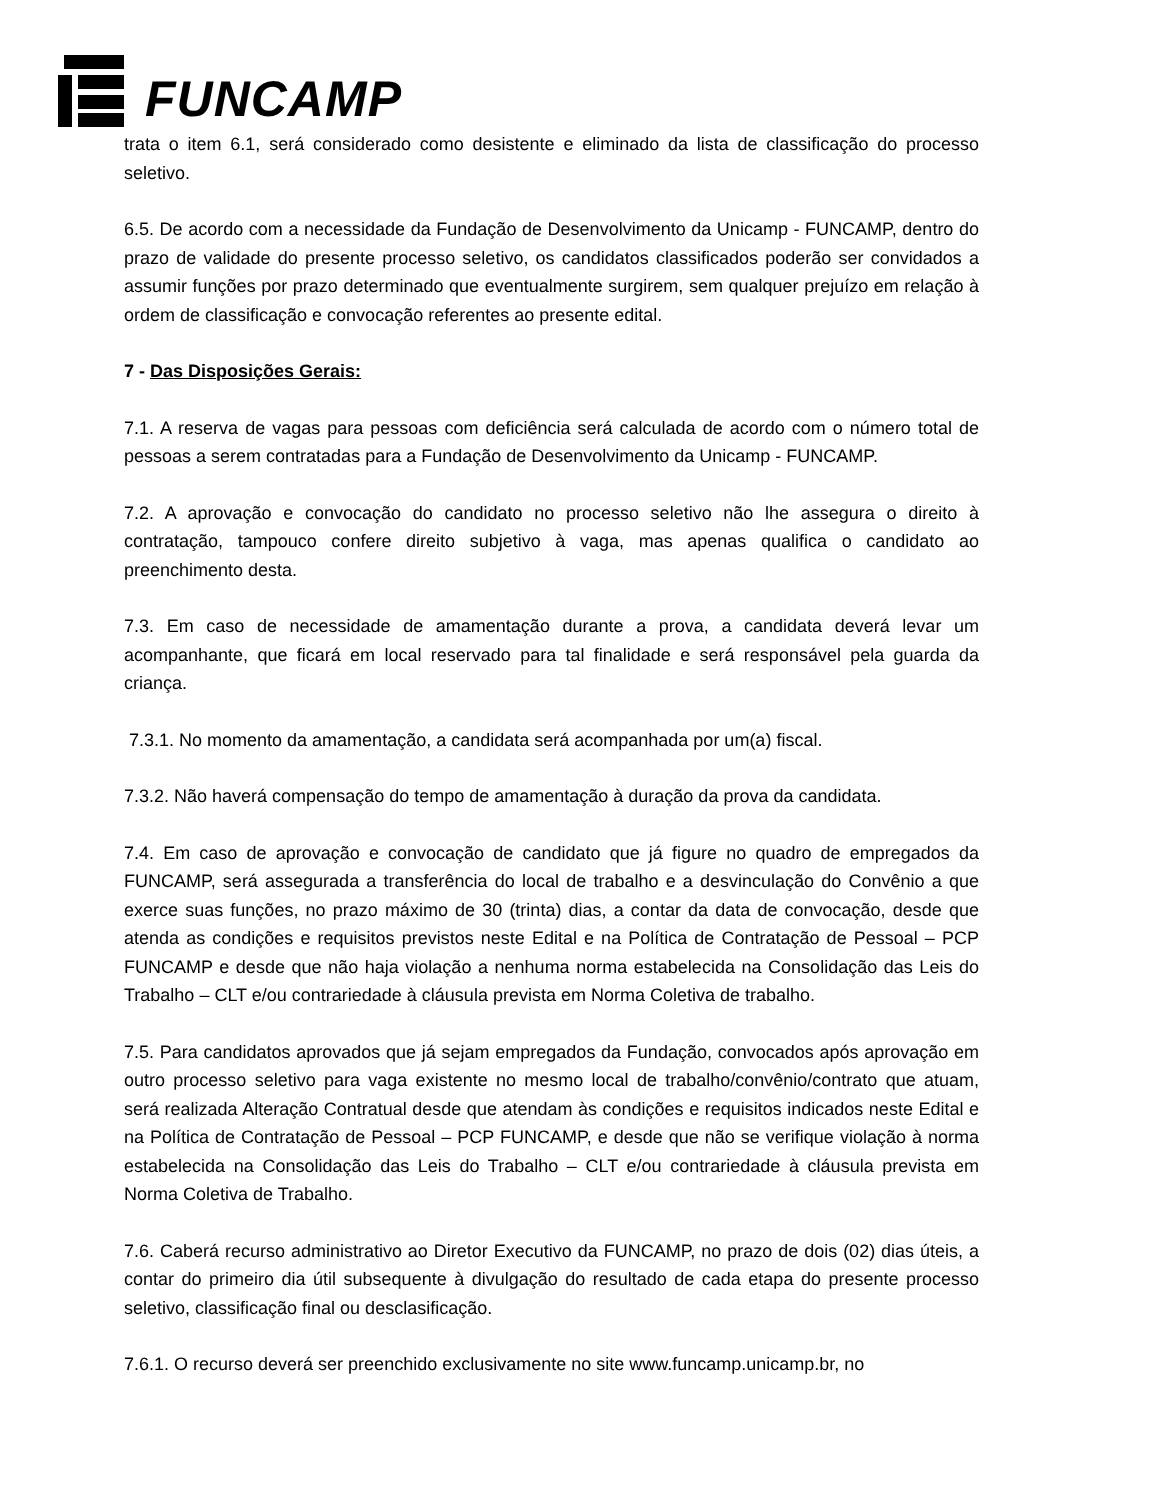FUNCAMP
trata o item 6.1, será considerado como desistente e eliminado da lista de classificação do processo seletivo.
6.5. De acordo com a necessidade da Fundação de Desenvolvimento da Unicamp - FUNCAMP, dentro do prazo de validade do presente processo seletivo, os candidatos classificados poderão ser convidados a assumir funções por prazo determinado que eventualmente surgirem, sem qualquer prejuízo em relação à ordem de classificação e convocação referentes ao presente edital.
7 - Das Disposições Gerais:
7.1. A reserva de vagas para pessoas com deficiência será calculada de acordo com o número total de pessoas a serem contratadas para a Fundação de Desenvolvimento da Unicamp - FUNCAMP.
7.2. A aprovação e convocação do candidato no processo seletivo não lhe assegura o direito à contratação, tampouco confere direito subjetivo à vaga, mas apenas qualifica o candidato ao preenchimento desta.
7.3. Em caso de necessidade de amamentação durante a prova, a candidata deverá levar um acompanhante, que ficará em local reservado para tal finalidade e será responsável pela guarda da criança.
7.3.1. No momento da amamentação, a candidata será acompanhada por um(a) fiscal.
7.3.2. Não haverá compensação do tempo de amamentação à duração da prova da candidata.
7.4. Em caso de aprovação e convocação de candidato que já figure no quadro de empregados da FUNCAMP, será assegurada a transferência do local de trabalho e a desvinculação do Convênio a que exerce suas funções, no prazo máximo de 30 (trinta) dias, a contar da data de convocação, desde que atenda as condições e requisitos previstos neste Edital e na Política de Contratação de Pessoal – PCP FUNCAMP e desde que não haja violação a nenhuma norma estabelecida na Consolidação das Leis do Trabalho – CLT e/ou contrariedade à cláusula prevista em Norma Coletiva de trabalho.
7.5. Para candidatos aprovados que já sejam empregados da Fundação, convocados após aprovação em outro processo seletivo para vaga existente no mesmo local de trabalho/convênio/contrato que atuam, será realizada Alteração Contratual desde que atendam às condições e requisitos indicados neste Edital e na Política de Contratação de Pessoal – PCP FUNCAMP, e desde que não se verifique violação à norma estabelecida na Consolidação das Leis do Trabalho – CLT e/ou contrariedade à cláusula prevista em Norma Coletiva de Trabalho.
7.6. Caberá recurso administrativo ao Diretor Executivo da FUNCAMP, no prazo de dois (02) dias úteis, a contar do primeiro dia útil subsequente à divulgação do resultado de cada etapa do presente processo seletivo, classificação final ou desclasificação.
7.6.1. O recurso deverá ser preenchido exclusivamente no site www.funcamp.unicamp.br, no